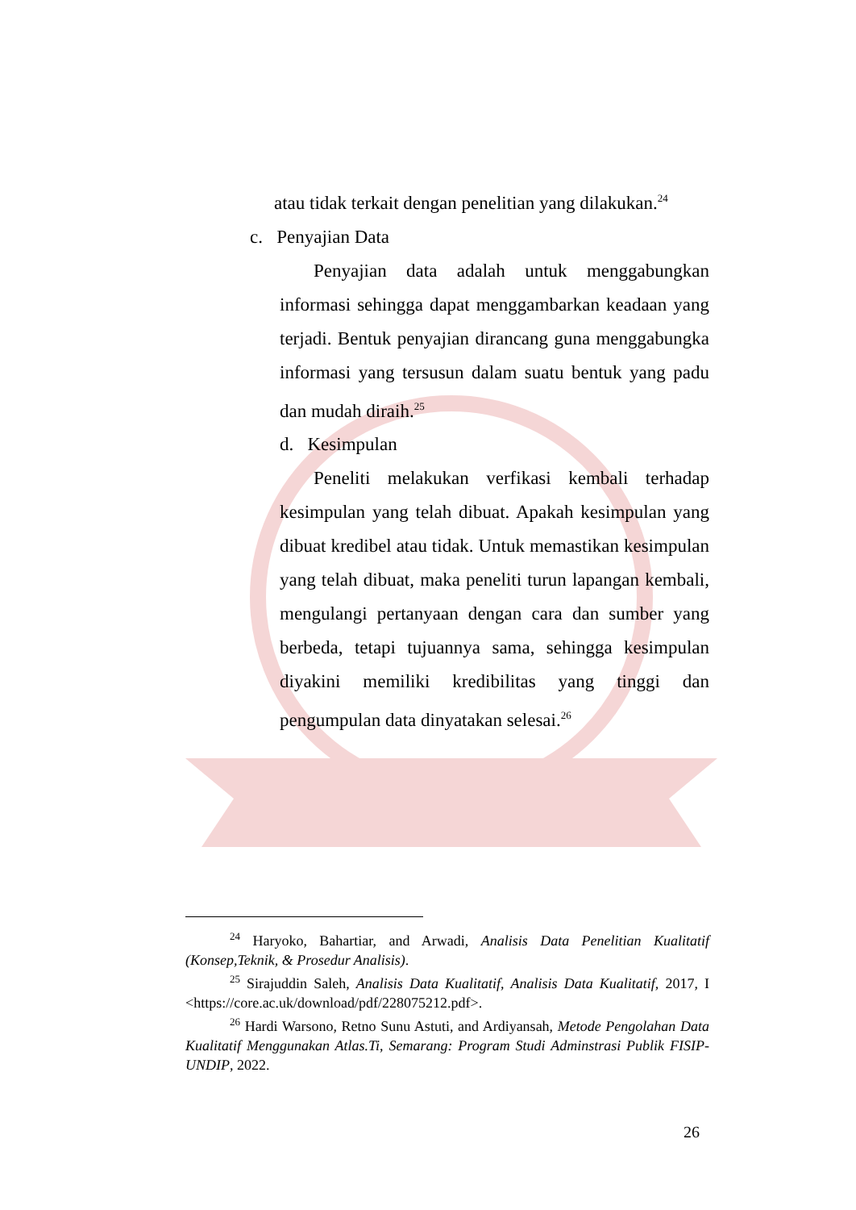atau tidak terkait dengan penelitian yang dilakukan.<sup>24</sup>
c. Penyajian Data
Penyajian data adalah untuk menggabungkan informasi sehingga dapat menggambarkan keadaan yang terjadi. Bentuk penyajian dirancang guna menggabungka informasi yang tersusun dalam suatu bentuk yang padu dan mudah diraih.<sup>25</sup>
d. Kesimpulan
Peneliti melakukan verfikasi kembali terhadap kesimpulan yang telah dibuat. Apakah kesimpulan yang dibuat kredibel atau tidak. Untuk memastikan kesimpulan yang telah dibuat, maka peneliti turun lapangan kembali, mengulangi pertanyaan dengan cara dan sumber yang berbeda, tetapi tujuannya sama, sehingga kesimpulan diyakini memiliki kredibilitas yang tinggi dan pengumpulan data dinyatakan selesai.<sup>26</sup>
<sup>24</sup> Haryoko, Bahartiar, and Arwadi, Analisis Data Penelitian Kualitatif (Konsep,Teknik, & Prosedur Analisis).
<sup>25</sup> Sirajuddin Saleh, Analisis Data Kualitatif, Analisis Data Kualitatif, 2017, I <https://core.ac.uk/download/pdf/228075212.pdf>.
<sup>26</sup> Hardi Warsono, Retno Sunu Astuti, and Ardiyansah, Metode Pengolahan Data Kualitatif Menggunakan Atlas.Ti, Semarang: Program Studi Adminstrasi Publik FISIP-UNDIP, 2022.
26